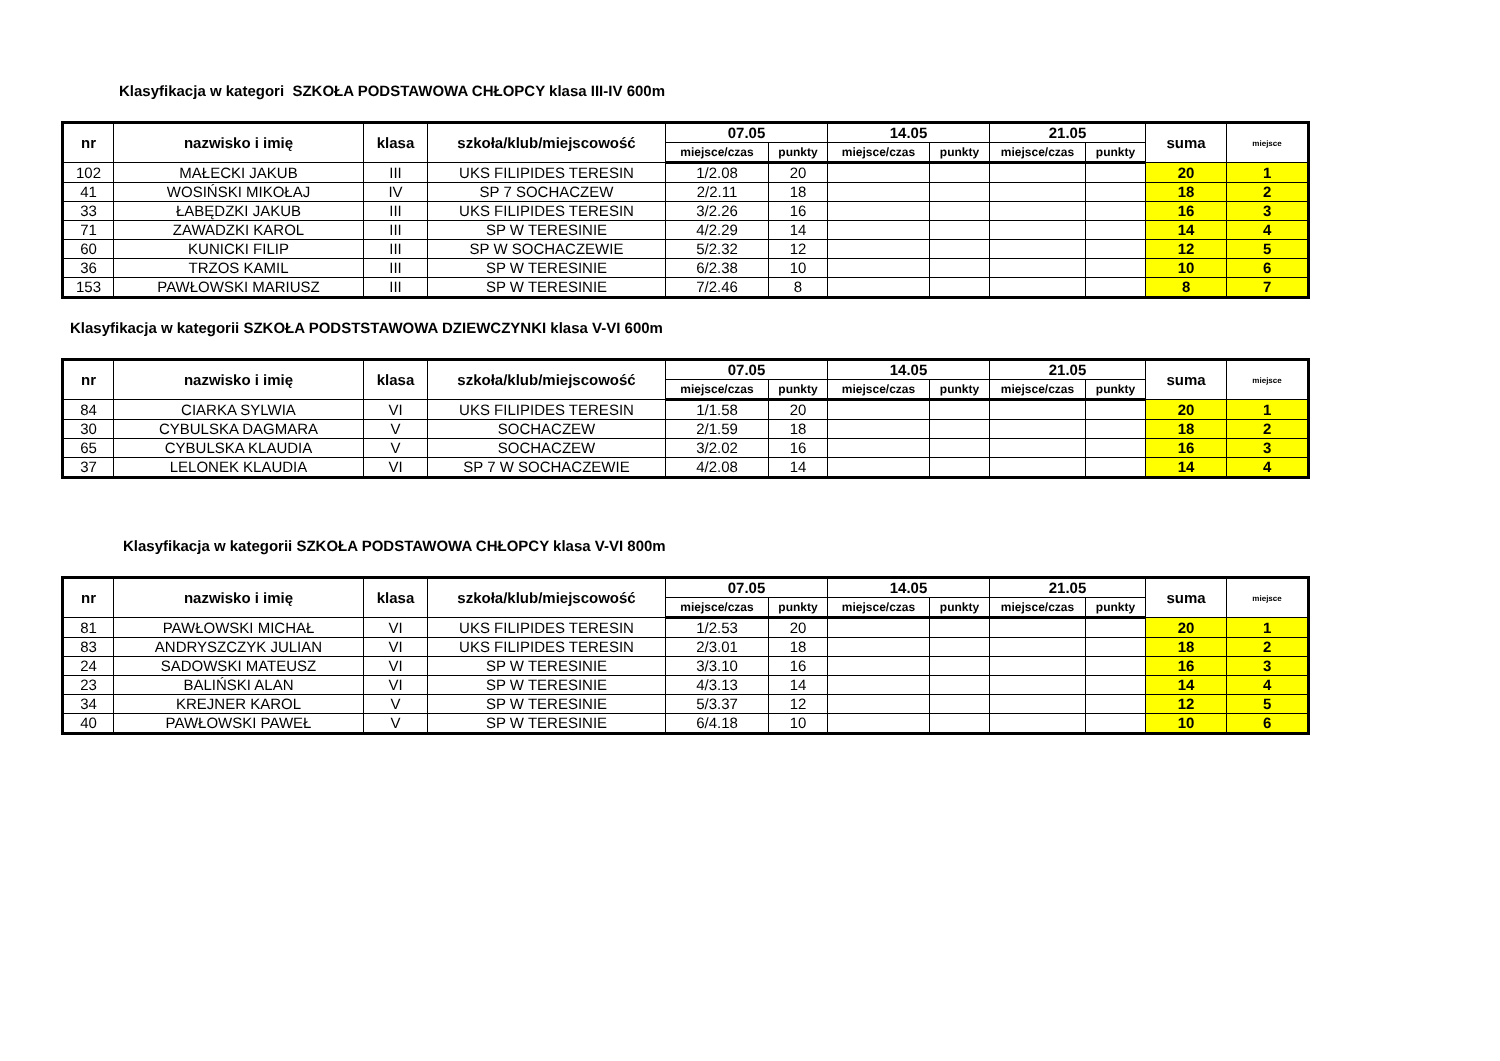Klasyfikacja w kategori SZKOŁA PODSTAWOWA CHŁOPCY klasa III-IV 600m
| nr | nazwisko i imię | klasa | szkoła/klub/miejscowość | 07.05 | | 14.05 | | 21.05 | | suma | miejsce |
| --- | --- | --- | --- | --- | --- | --- | --- | --- | --- | --- | --- |
| | | | | miejsce/czas | punkty | miejsce/czas | punkty | miejsce/czas | punkty | | |
| 102 | MAŁECKI JAKUB | III | UKS FILIPIDES TERESIN | 1/2.08 | 20 | | | | | 20 | 1 |
| 41 | WOSIŃSKI MIKOŁAJ | IV | SP 7 SOCHACZEW | 2/2.11 | 18 | | | | | 18 | 2 |
| 33 | ŁABĘDZKI JAKUB | III | UKS FILIPIDES TERESIN | 3/2.26 | 16 | | | | | 16 | 3 |
| 71 | ZAWADZKI KAROL | III | SP W TERESINIE | 4/2.29 | 14 | | | | | 14 | 4 |
| 60 | KUNICKI FILIP | III | SP W SOCHACZEWIE | 5/2.32 | 12 | | | | | 12 | 5 |
| 36 | TRZOS KAMIL | III | SP W TERESINIE | 6/2.38 | 10 | | | | | 10 | 6 |
| 153 | PAWŁOWSKI MARIUSZ | III | SP W TERESINIE | 7/2.46 | 8 | | | | | 8 | 7 |
Klasyfikacja w kategorii SZKOŁA PODSTSTAWOWA DZIEWCZYNKI klasa V-VI 600m
| nr | nazwisko i imię | klasa | szkoła/klub/miejscowość | 07.05 | | 14.05 | | 21.05 | | suma | miejsce |
| --- | --- | --- | --- | --- | --- | --- | --- | --- | --- | --- | --- |
| | | | | miejsce/czas | punkty | miejsce/czas | punkty | miejsce/czas | punkty | | |
| 84 | CIARKA SYLWIA | VI | UKS FILIPIDES TERESIN | 1/1.58 | 20 | | | | | 20 | 1 |
| 30 | CYBULSKA DAGMARA | V | SOCHACZEW | 2/1.59 | 18 | | | | | 18 | 2 |
| 65 | CYBULSKA KLAUDIA | V | SOCHACZEW | 3/2.02 | 16 | | | | | 16 | 3 |
| 37 | LELONEK KLAUDIA | VI | SP 7 W SOCHACZEWIE | 4/2.08 | 14 | | | | | 14 | 4 |
Klasyfikacja w kategorii SZKOŁA PODSTAWOWA CHŁOPCY klasa V-VI 800m
| nr | nazwisko i imię | klasa | szkoła/klub/miejscowość | 07.05 | | 14.05 | | 21.05 | | suma | miejsce |
| --- | --- | --- | --- | --- | --- | --- | --- | --- | --- | --- | --- |
| | | | | miejsce/czas | punkty | miejsce/czas | punkty | miejsce/czas | punkty | | |
| 81 | PAWŁOWSKI MICHAŁ | VI | UKS FILIPIDES TERESIN | 1/2.53 | 20 | | | | | 20 | 1 |
| 83 | ANDRYSZCZYK JULIAN | VI | UKS FILIPIDES TERESIN | 2/3.01 | 18 | | | | | 18 | 2 |
| 24 | SADOWSKI MATEUSZ | VI | SP W TERESINIE | 3/3.10 | 16 | | | | | 16 | 3 |
| 23 | BALIŃSKI ALAN | VI | SP W TERESINIE | 4/3.13 | 14 | | | | | 14 | 4 |
| 34 | KREJNER KAROL | V | SP W TERESINIE | 5/3.37 | 12 | | | | | 12 | 5 |
| 40 | PAWŁOWSKI PAWEŁ | V | SP W TERESINIE | 6/4.18 | 10 | | | | | 10 | 6 |